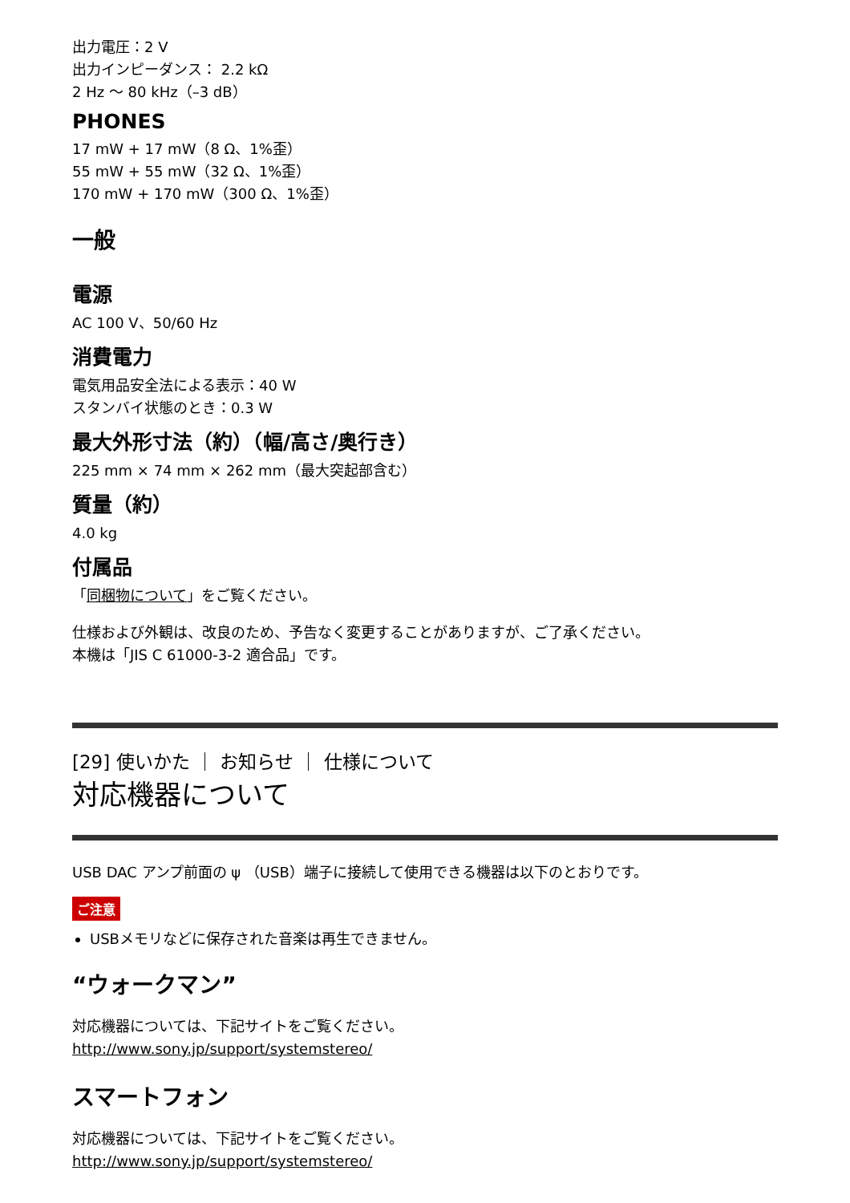出力電圧：2 V
出力インピーダンス： 2.2 kΩ
2 Hz ～ 80 kHz（–3 dB）
PHONES
17 mW + 17 mW（8 Ω、1%歪）
55 mW + 55 mW（32 Ω、1%歪）
170 mW + 170 mW（300 Ω、1%歪）
一般
電源
AC 100 V、50/60 Hz
消費電力
電気用品安全法による表示：40 W
スタンバイ状態のとき：0.3 W
最大外形寸法（約）（幅/高さ/奥行き）
225 mm × 74 mm × 262 mm（最大突起部含む）
質量（約）
4.0 kg
付属品
「同梱物について」をご覧ください。
仕様および外観は、改良のため、予告なく変更することがありますが、ご了承ください。
本機は「JIS C 61000-3-2 適合品」です。
[29] 使いかた ｜ お知らせ ｜ 仕様について
対応機器について
USB DAC アンプ前面の ψ （USB）端子に接続して使用できる機器は以下のとおりです。
ご注意
USBメモリなどに保存された音楽は再生できません。
“ウォークマン”
対応機器については、下記サイトをご覧ください。
http://www.sony.jp/support/systemstereo/
スマートフォン
対応機器については、下記サイトをご覧ください。
http://www.sony.jp/support/systemstereo/